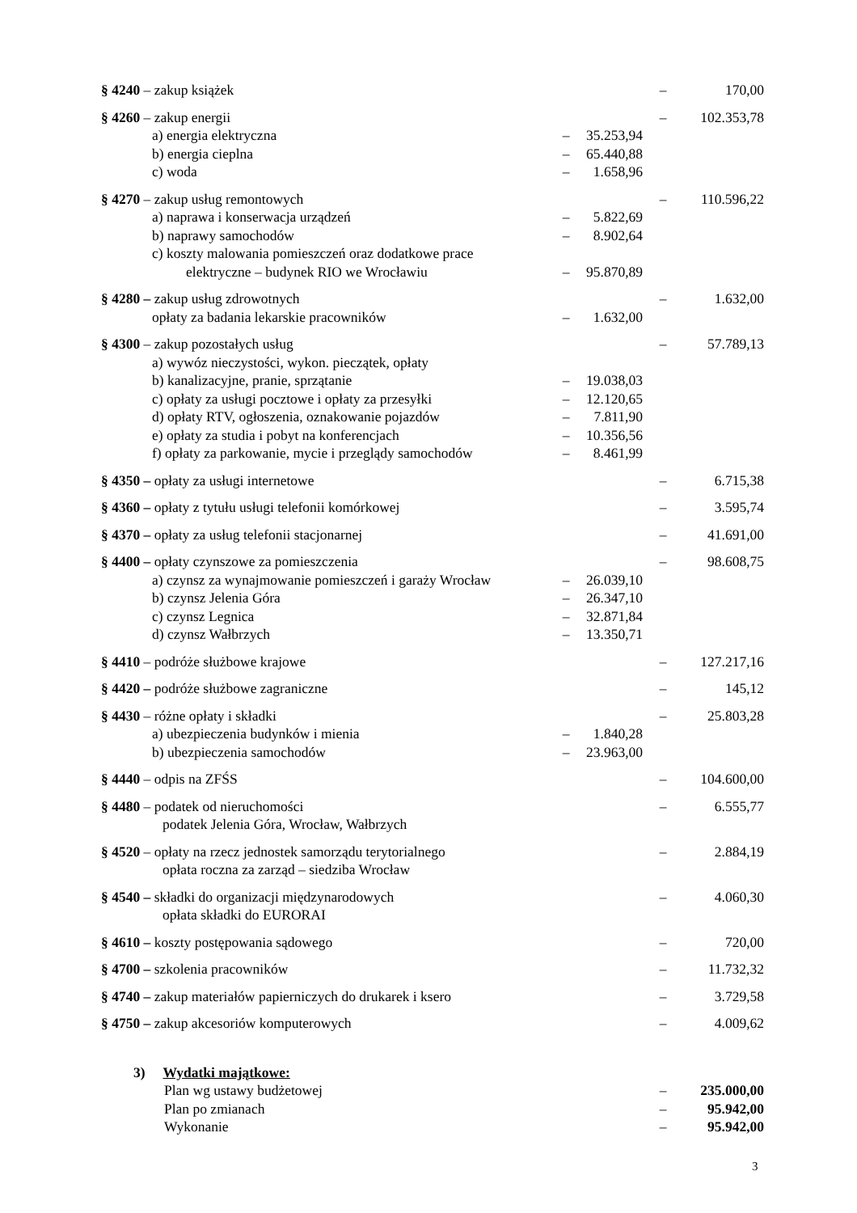| § 4240 – zakup książek | | | – | 170,00 |
| § 4260 – zakup energii | | | – | 102.353,78 |
| a) energia elektryczna | – | 35.253,94 | | |
| b) energia cieplna | – | 65.440,88 | | |
| c) woda | – | 1.658,96 | | |
| § 4270 – zakup usług remontowych | | | – | 110.596,22 |
| a) naprawa i konserwacja urządzeń | – | 5.822,69 | | |
| b) naprawy samochodów | – | 8.902,64 | | |
| c) koszty malowania pomieszczeń oraz dodatkowe prace elektryczne – budynek RIO we Wrocławiu | – | 95.870,89 | | |
| § 4280 – zakup usług zdrowotnych | | | – | 1.632,00 |
| opłaty za badania lekarskie pracowników | – | 1.632,00 | | |
| § 4300 – zakup pozostałych usług | | | – | 57.789,13 |
| a) wywóz nieczystości, wykon. pieczątek, opłaty | | | | |
| b) kanalizacyjne, pranie, sprzątanie | – | 19.038,03 | | |
| c) opłaty za usługi pocztowe i opłaty za przesyłki | – | 12.120,65 | | |
| d) opłaty RTV, ogłoszenia, oznakowanie pojazdów | – | 7.811,90 | | |
| e) opłaty za studia i pobyt na konferencjach | – | 10.356,56 | | |
| f) opłaty za parkowanie, mycie i przeglądy samochodów | – | 8.461,99 | | |
| § 4350 – opłaty za usługi internetowe | | | – | 6.715,38 |
| § 4360 – opłaty z tytułu usługi telefonii komórkowej | | | – | 3.595,74 |
| § 4370 – opłaty za usług telefonii stacjonarnej | | | – | 41.691,00 |
| § 4400 – opłaty czynszowe za pomieszczenia | | | – | 98.608,75 |
| a) czynsz za wynajmowanie pomieszczeń i garaży Wrocław | – | 26.039,10 | | |
| b) czynsz Jelenia Góra | – | 26.347,10 | | |
| c) czynsz Legnica | – | 32.871,84 | | |
| d) czynsz Wałbrzych | – | 13.350,71 | | |
| § 4410 – podróże służbowe krajowe | | | – | 127.217,16 |
| § 4420 – podróże służbowe zagraniczne | | | – | 145,12 |
| § 4430 – różne opłaty i składki | | | – | 25.803,28 |
| a) ubezpieczenia budynków i mienia | – | 1.840,28 | | |
| b) ubezpieczenia samochodów | – | 23.963,00 | | |
| § 4440 – odpis na ZFŚS | | | – | 104.600,00 |
| § 4480 – podatek od nieruchomości podatek Jelenia Góra, Wrocław, Wałbrzych | | | – | 6.555,77 |
| § 4520 – opłaty na rzecz jednostek samorządu terytorialnego opłata roczna za zarząd – siedziba Wrocław | | | – | 2.884,19 |
| § 4540 – składki do organizacji międzynarodowych opłata składki do EURORAI | | | – | 4.060,30 |
| § 4610 – koszty postępowania sądowego | | | – | 720,00 |
| § 4700 – szkolenia pracowników | | | – | 11.732,32 |
| § 4740 – zakup materiałów papierniczych do drukarek i ksero | | | – | 3.729,58 |
| § 4750 – zakup akcesoriów komputerowych | | | – | 4.009,62 |
| 3) Wydatki majątkowe: | | | | |
| Plan wg ustawy budżetowej | | | – | 235.000,00 |
| Plan po zmianach | | | – | 95.942,00 |
| Wykonanie | | | – | 95.942,00 |
3